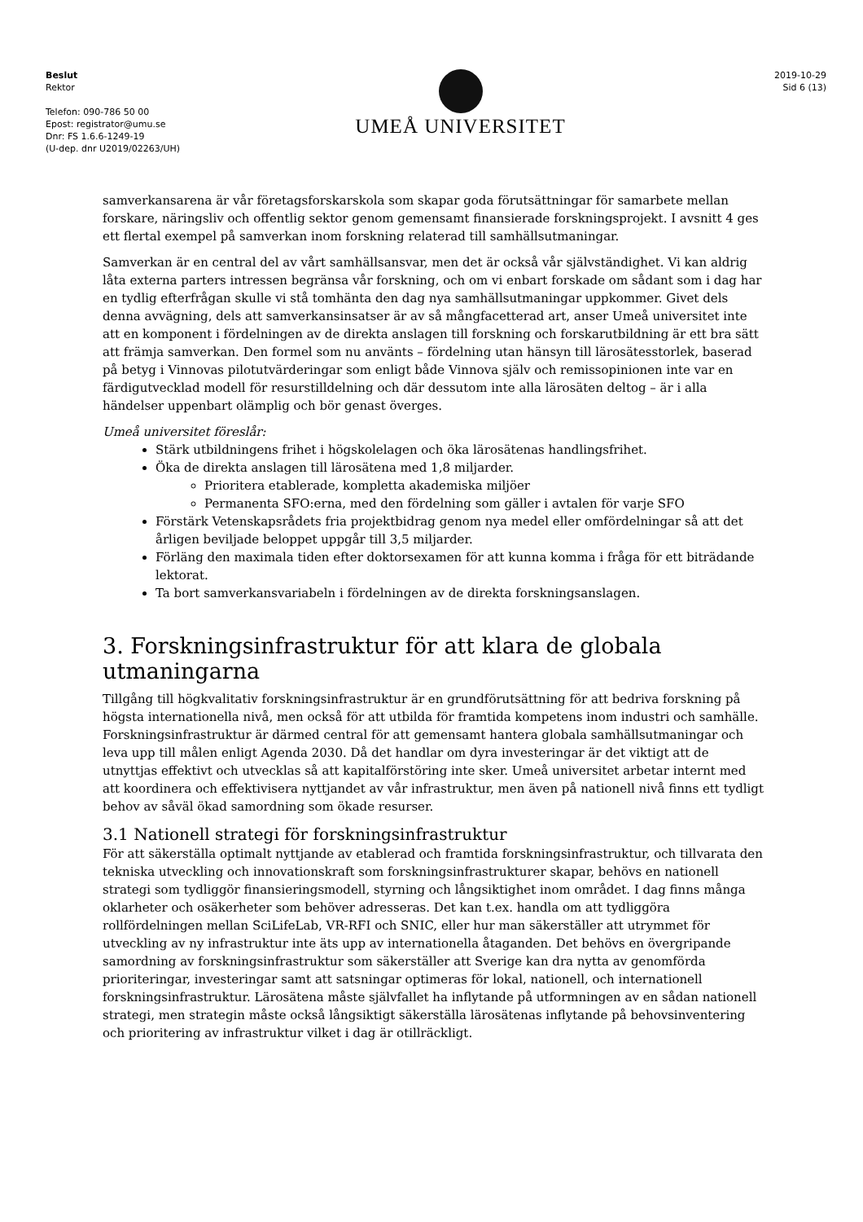Beslut
Rektor
Telefon: 090-786 50 00
Epost: registrator@umu.se
Dnr: FS 1.6.6-1249-19
(U-dep. dnr U2019/02263/UH)
UMEÅ UNIVERSITET
2019-10-29
Sid 6 (13)
samverkansarena är vår företagsforskarskola som skapar goda förutsättningar för samarbete mellan forskare, näringsliv och offentlig sektor genom gemensamt finansierade forskningsprojekt. I avsnitt 4 ges ett flertal exempel på samverkan inom forskning relaterad till samhällsutmaningar.
Samverkan är en central del av vårt samhällsansvar, men det är också vår självständighet. Vi kan aldrig låta externa parters intressen begränsa vår forskning, och om vi enbart forskade om sådant som i dag har en tydlig efterfrågan skulle vi stå tomhänta den dag nya samhällsutmaningar uppkommer. Givet dels denna avvägning, dels att samverkansinsatser är av så mångfacetterad art, anser Umeå universitet inte att en komponent i fördelningen av de direkta anslagen till forskning och forskarutbildning är ett bra sätt att främja samverkan. Den formel som nu använts – fördelning utan hänsyn till lärosätesstorlek, baserad på betyg i Vinnovas pilotutvärderingar som enligt både Vinnova själv och remissopinionen inte var en färdigutvecklad modell för resurstilldelning och där dessutom inte alla lärosäten deltog – är i alla händelser uppenbart olämplig och bör genast överges.
Umeå universitet föreslår:
Stärk utbildningens frihet i högskolelagen och öka lärosätenas handlingsfrihet.
Öka de direkta anslagen till lärosätena med 1,8 miljarder.
Prioritera etablerade, kompletta akademiska miljöer
Permanenta SFO:erna, med den fördelning som gäller i avtalen för varje SFO
Förstärk Vetenskapsrådets fria projektbidrag genom nya medel eller omfördelningar så att det årligen beviljade beloppet uppgår till 3,5 miljarder.
Förläng den maximala tiden efter doktorsexamen för att kunna komma i fråga för ett biträdande lektorat.
Ta bort samverkansvariabeln i fördelningen av de direkta forskningsanslagen.
3. Forskningsinfrastruktur för att klara de globala utmaningarna
Tillgång till högkvalitativ forskningsinfrastruktur är en grundförutsättning för att bedriva forskning på högsta internationella nivå, men också för att utbilda för framtida kompetens inom industri och samhälle. Forskningsinfrastruktur är därmed central för att gemensamt hantera globala samhällsutmaningar och leva upp till målen enligt Agenda 2030. Då det handlar om dyra investeringar är det viktigt att de utnyttjas effektivt och utvecklas så att kapitalförstöring inte sker. Umeå universitet arbetar internt med att koordinera och effektivisera nyttjandet av vår infrastruktur, men även på nationell nivå finns ett tydligt behov av såväl ökad samordning som ökade resurser.
3.1 Nationell strategi för forskningsinfrastruktur
För att säkerställa optimalt nyttjande av etablerad och framtida forskningsinfrastruktur, och tillvarata den tekniska utveckling och innovationskraft som forskningsinfrastrukturer skapar, behövs en nationell strategi som tydliggör finansieringsmodell, styrning och långsiktighet inom området. I dag finns många oklarheter och osäkerheter som behöver adresseras. Det kan t.ex. handla om att tydliggöra rollfördelningen mellan SciLifeLab, VR-RFI och SNIC, eller hur man säkerställer att utrymmet för utveckling av ny infrastruktur inte äts upp av internationella åtaganden. Det behövs en övergripande samordning av forskningsinfrastruktur som säkerställer att Sverige kan dra nytta av genomförda prioriteringar, investeringar samt att satsningar optimeras för lokal, nationell, och internationell forskningsinfrastruktur. Lärosätena måste självfallet ha inflytande på utformningen av en sådan nationell strategi, men strategin måste också långsiktigt säkerställa lärosätenas inflytande på behovsinventering och prioritering av infrastruktur vilket i dag är otillräckligt.